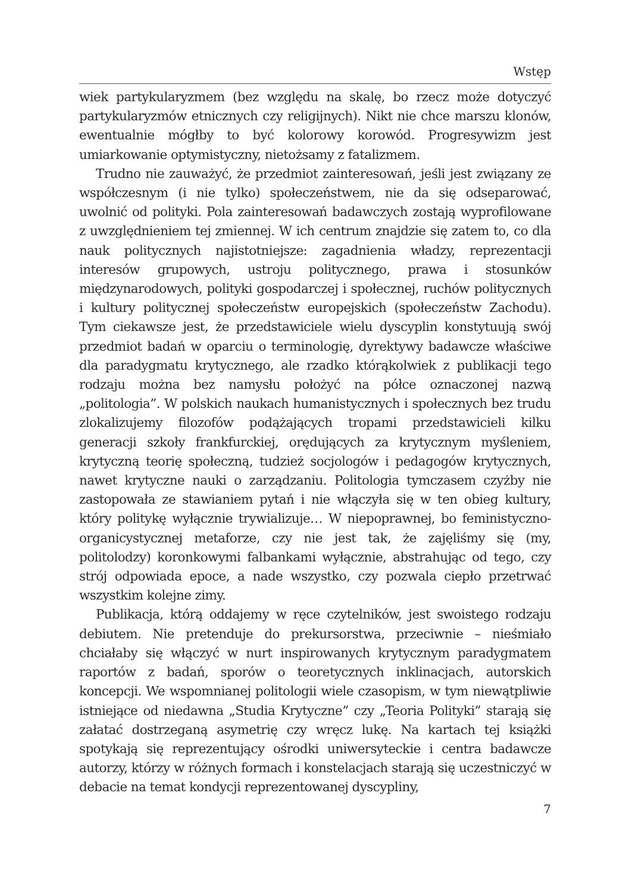Wstęp
wiek partykularyzmem (bez względu na skalę, bo rzecz może dotyczyć partykularyzmów etnicznych czy religijnych). Nikt nie chce marszu klonów, ewentualnie mógłby to być kolorowy korowód. Progresywizm jest umiarkowanie optymistyczny, nietożsamy z fatalizmem.
Trudno nie zauważyć, że przedmiot zainteresowań, jeśli jest związany ze współczesnym (i nie tylko) społeczeństwem, nie da się odseparować, uwolnić od polityki. Pola zainteresowań badawczych zostają wyprofilowane z uwzględnieniem tej zmiennej. W ich centrum znajdzie się zatem to, co dla nauk politycznych najistotniejsze: zagadnienia władzy, reprezentacji interesów grupowych, ustroju politycznego, prawa i stosunków międzynarodowych, polityki gospodarczej i społecznej, ruchów politycznych i kultury politycznej społeczeństw europejskich (społeczeństw Zachodu). Tym ciekawsze jest, że przedstawiciele wielu dyscyplin konstytuują swój przedmiot badań w oparciu o terminologię, dyrektywy badawcze właściwe dla paradygmatu krytycznego, ale rzadko którąkolwiek z publikacji tego rodzaju można bez namysłu położyć na półce oznaczonej nazwą „politologia”. W polskich naukach humanistycznych i społecznych bez trudu zlokalizujemy filozofów podążających tropami przedstawicieli kilku generacji szkoły frankfurckiej, orędujących za krytycznym myśleniem, krytyczną teorię społeczną, tudzież socjologów i pedagogów krytycznych, nawet krytyczne nauki o zarządzaniu. Politologia tymczasem czyżby nie zastopowała ze stawianiem pytań i nie włączyła się w ten obieg kultury, który politykę wyłącznie trywializuje… W niepoprawnej, bo feministyczno-organicystycznej metaforze, czy nie jest tak, że zajęliśmy się (my, politolodzy) koronkowymi falbankami wyłącznie, abstrahując od tego, czy strój odpowiada epoce, a nade wszystko, czy pozwala ciepło przetrwać wszystkim kolejne zimy.
Publikacja, którą oddajemy w ręce czytelników, jest swoistego rodzaju debiutem. Nie pretenduje do prekursorstwa, przeciwnie – nieśmiało chciałaby się włączyć w nurt inspirowanych krytycznym paradygmatem raportów z badań, sporów o teoretycznych inklinacjach, autorskich koncepcji. We wspomnianej politologii wiele czasopism, w tym niewątpliwie istniejące od niedawna „Studia Krytyczne” czy „Teoria Polityki” starają się załatać dostrzeganą asymetrię czy wręcz lukę. Na kartach tej książki spotykają się reprezentujący ośrodki uniwersyteckie i centra badawcze autorzy, którzy w różnych formach i konstelacjach starają się uczestniczyć w debacie na temat kondycji reprezentowanej dyscypliny,
7